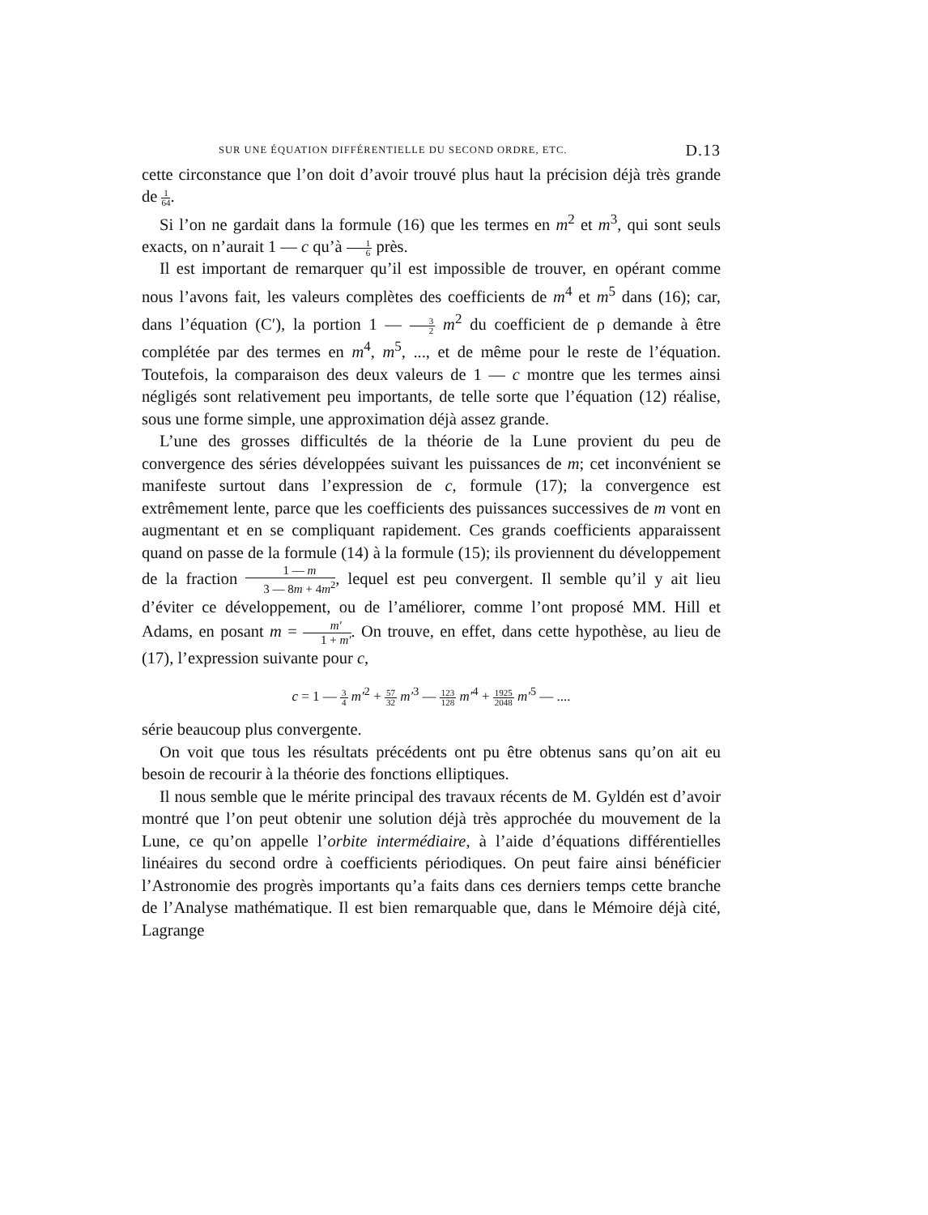SUR UNE ÉQUATION DIFFÉRENTIELLE DU SECOND ORDRE, ETC. D.13
cette circonstance que l’on doit d’avoir trouvé plus haut la précision déjà très grande de 1 64.
Si l’on ne gardait dans la formule (16) que les termes en m<sup>2</sup> et m<sup>3</sup>, qui sont seuls exacts, on n’aurait 1 — c qu’à 1 6 près.
Il est important de remarquer qu’il est impossible de trouver, en opérant comme nous l’avons fait, les valeurs complètes des coefficients de m<sup>4</sup> et m<sup>5</sup> dans (16); car, dans l’équation (C′), la portion 1 — 3 2 m<sup>2</sup> du coefficient de ρ demande à être complétée par des termes en m<sup>4</sup>, m<sup>5</sup>, ..., et de même pour le reste de l’équation. Toutefois, la comparaison des deux valeurs de 1 — c montre que les termes ainsi négligés sont relativement peu importants, de telle sorte que l’équation (12) réalise, sous une forme simple, une approximation déjà assez grande.
L’une des grosses difficultés de la théorie de la Lune provient du peu de convergence des séries développées suivant les puissances de m; cet inconvénient se manifeste surtout dans l’expression de c, formule (17); la convergence est extrêmement lente, parce que les coefficients des puissances successives de m vont en augmentant et en se compliquant rapidement. Ces grands coefficients apparaissent quand on passe de la formule (14) à la formule (15); ils proviennent du développement de la fraction 1 — m 3 — 8m + 4m<sup>2</sup>, lequel est peu convergent. Il semble qu’il y ait lieu d’éviter ce développement, ou de l’améliorer, comme l’ont proposé MM. Hill et Adams, en posant m = m′ 1 + m′. On trouve, en effet, dans cette hypothèse, au lieu de (17), l’expression suivante pour c,
c = 1 — 3 4 m′<sup>2</sup> + 57 32 m′<sup>3</sup> — 123 128 m′<sup>4</sup> + 1925 2048 m′<sup>5</sup> — ....
série beaucoup plus convergente.
On voit que tous les résultats précédents ont pu être obtenus sans qu’on ait eu besoin de recourir à la théorie des fonctions elliptiques.
Il nous semble que le mérite principal des travaux récents de M. Gyldén est d’avoir montré que l’on peut obtenir une solution déjà très approchée du mouvement de la Lune, ce qu’on appelle l’orbite intermédiaire, à l’aide d’équations différentielles linéaires du second ordre à coefficients périodiques. On peut faire ainsi bénéficier l’Astronomie des progrès importants qu’a faits dans ces derniers temps cette branche de l’Analyse mathématique. Il est bien remarquable que, dans le Mémoire déjà cité, Lagrange